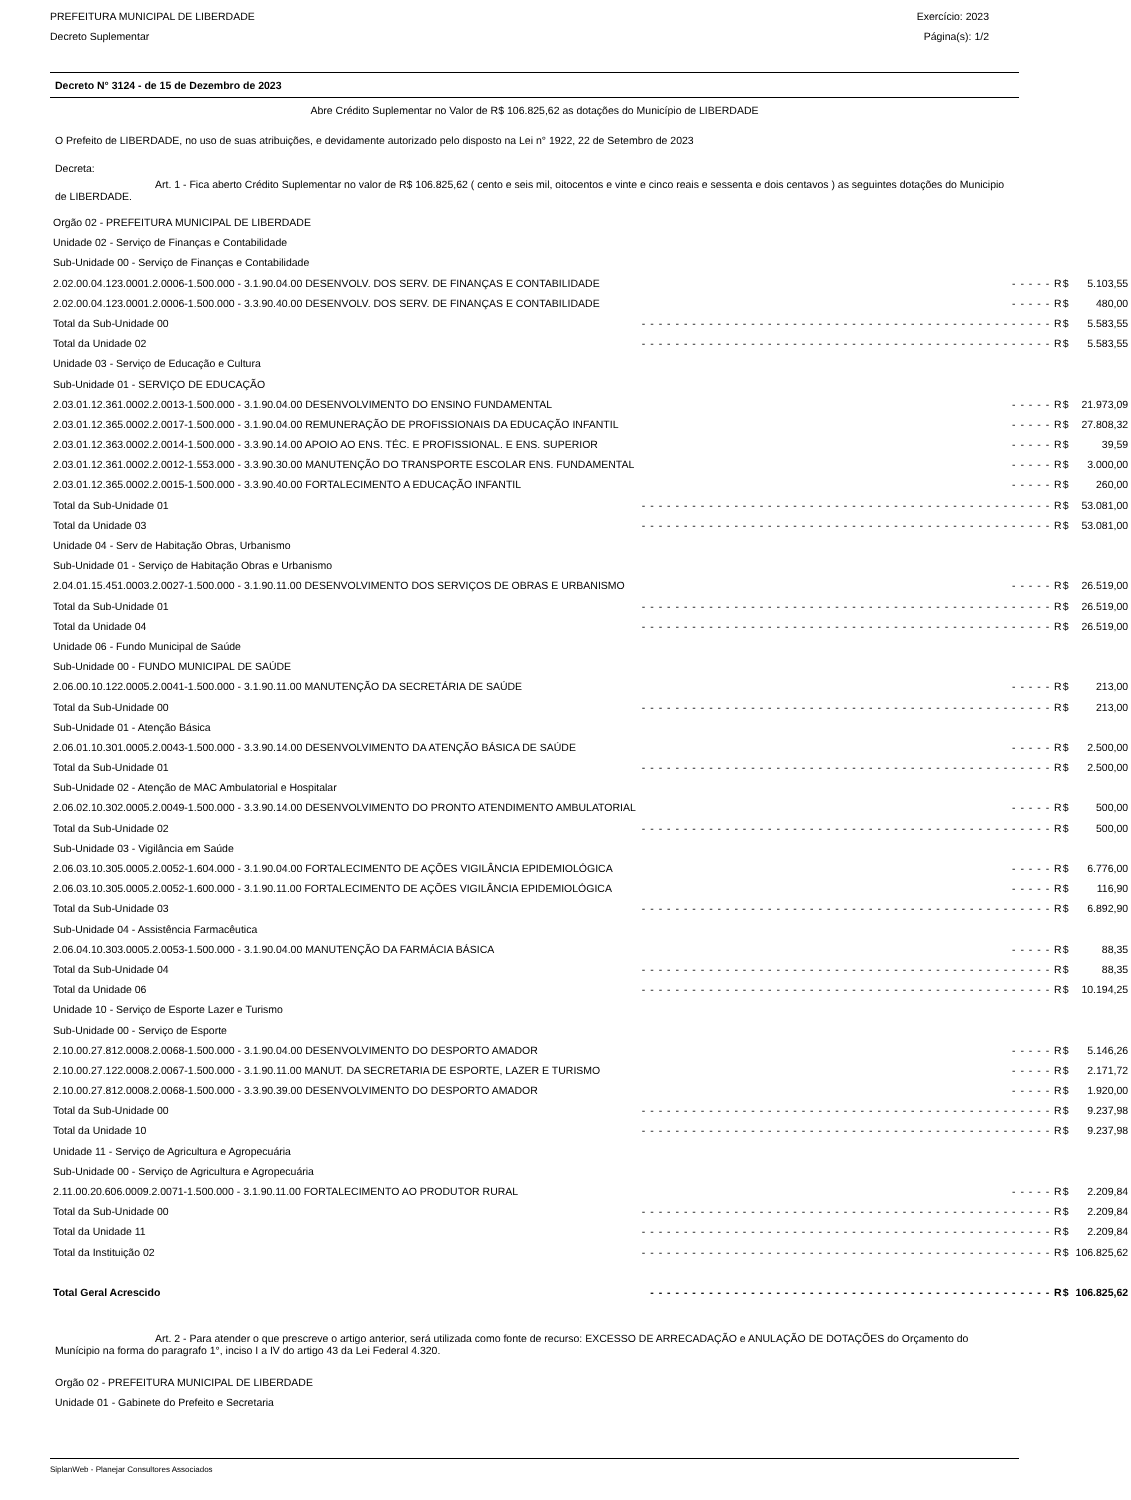PREFEITURA MUNICIPAL DE LIBERDADE Exercício: 2023
Decreto Suplementar Página(s): 1/2
Decreto N° 3124 - de 15 de Dezembro de 2023
Abre Crédito Suplementar no Valor de R$ 106.825,62 as dotações do Município de LIBERDADE
O Prefeito de LIBERDADE, no uso de suas atribuições, e devidamente autorizado pelo disposto na Lei n° 1922, 22 de Setembro de 2023
Decreta:
Art. 1 - Fica aberto Crédito Suplementar no valor de R$ 106.825,62 ( cento e seis mil, oitocentos e vinte e cinco reais e sessenta e dois centavos ) as seguintes dotações do Municipio de LIBERDADE.
| Orgão 02 - PREFEITURA MUNICIPAL DE LIBERDADE | | | |
| Unidade 02 - Serviço de Finanças e Contabilidade | | | |
| Sub-Unidade 00 - Serviço de Finanças e Contabilidade | | | |
| 2.02.00.04.123.0001.2.0006-1.500.000 - 3.1.90.04.00 DESENVOLV. DOS SERV. DE FINANÇAS E CONTABILIDADE | | - - - - - R$ | 5.103,55 |
| 2.02.00.04.123.0001.2.0006-1.500.000 - 3.3.90.40.00 DESENVOLV. DOS SERV. DE FINANÇAS E CONTABILIDADE | | - - - - - R$ | 480,00 |
| Total da Sub-Unidade 00 | - - - - - - - - - - - - - - - - - - - - - - - - - - - - - - - - - - - - - - - - - - - - - - - - - R$ | | 5.583,55 |
| Total da Unidade 02 | - - - - - - - - - - - - - - - - - - - - - - - - - - - - - - - - - - - - - - - - - - - - - - - - - R$ | | 5.583,55 |
| Unidade 03 - Serviço de Educação e Cultura | | | |
| Sub-Unidade 01 - SERVIÇO DE EDUCAÇÃO | | | |
| 2.03.01.12.361.0002.2.0013-1.500.000 - 3.1.90.04.00 DESENVOLVIMENTO DO ENSINO FUNDAMENTAL | | - - - - - R$ | 21.973,09 |
| 2.03.01.12.365.0002.2.0017-1.500.000 - 3.1.90.04.00 REMUNERAÇÃO DE PROFISSIONAIS DA EDUCAÇÃO INFANTIL | | - - - - - R$ | 27.808,32 |
| 2.03.01.12.363.0002.2.0014-1.500.000 - 3.3.90.14.00 APOIO AO ENS. TÉC. E PROFISSIONAL. E ENS. SUPERIOR | | - - - - - R$ | 39,59 |
| 2.03.01.12.361.0002.2.0012-1.553.000 - 3.3.90.30.00 MANUTENÇÃO DO TRANSPORTE ESCOLAR ENS. FUNDAMENTAL | | - - - - - R$ | 3.000,00 |
| 2.03.01.12.365.0002.2.0015-1.500.000 - 3.3.90.40.00 FORTALECIMENTO A EDUCAÇÃO INFANTIL | | - - - - - R$ | 260,00 |
| Total da Sub-Unidade 01 | - - - - - - - - - - - - - - - - - - - - - - - - - - - - - - - - - - - - - - - - - - - - - - - - - R$ | | 53.081,00 |
| Total da Unidade 03 | - - - - - - - - - - - - - - - - - - - - - - - - - - - - - - - - - - - - - - - - - - - - - - - - - R$ | | 53.081,00 |
| Unidade 04 - Serv de Habitação Obras, Urbanismo | | | |
| Sub-Unidade 01 - Serviço de Habitação Obras e Urbanismo | | | |
| 2.04.01.15.451.0003.2.0027-1.500.000 - 3.1.90.11.00 DESENVOLVIMENTO DOS SERVIÇOS DE OBRAS E URBANISMO | | - - - - - R$ | 26.519,00 |
| Total da Sub-Unidade 01 | - - - - - - - - - - - - - - - - - - - - - - - - - - - - - - - - - - - - - - - - - - - - - - - - - R$ | | 26.519,00 |
| Total da Unidade 04 | - - - - - - - - - - - - - - - - - - - - - - - - - - - - - - - - - - - - - - - - - - - - - - - - - R$ | | 26.519,00 |
| Unidade 06 - Fundo Municipal de Saúde | | | |
| Sub-Unidade 00 - FUNDO MUNICIPAL DE SAÚDE | | | |
| 2.06.00.10.122.0005.2.0041-1.500.000 - 3.1.90.11.00 MANUTENÇÃO DA SECRETÁRIA DE SAÚDE | | - - - - - R$ | 213,00 |
| Total da Sub-Unidade 00 | - - - - - - - - - - - - - - - - - - - - - - - - - - - - - - - - - - - - - - - - - - - - - - - - - R$ | | 213,00 |
| Sub-Unidade 01 - Atenção Básica | | | |
| 2.06.01.10.301.0005.2.0043-1.500.000 - 3.3.90.14.00 DESENVOLVIMENTO DA ATENÇÃO BÁSICA DE SAÚDE | | - - - - - R$ | 2.500,00 |
| Total da Sub-Unidade 01 | - - - - - - - - - - - - - - - - - - - - - - - - - - - - - - - - - - - - - - - - - - - - - - - - - R$ | | 2.500,00 |
| Sub-Unidade 02 - Atenção de MAC Ambulatorial e Hospitalar | | | |
| 2.06.02.10.302.0005.2.0049-1.500.000 - 3.3.90.14.00 DESENVOLVIMENTO DO PRONTO ATENDIMENTO AMBULATORIAL | | - - - - - R$ | 500,00 |
| Total da Sub-Unidade 02 | - - - - - - - - - - - - - - - - - - - - - - - - - - - - - - - - - - - - - - - - - - - - - - - - - R$ | | 500,00 |
| Sub-Unidade 03 - Vigilância em Saúde | | | |
| 2.06.03.10.305.0005.2.0052-1.604.000 - 3.1.90.04.00 FORTALECIMENTO DE AÇÕES VIGILÂNCIA EPIDEMIOLÓGICA | | - - - - - R$ | 6.776,00 |
| 2.06.03.10.305.0005.2.0052-1.600.000 - 3.1.90.11.00 FORTALECIMENTO DE AÇÕES VIGILÂNCIA EPIDEMIOLÓGICA | | - - - - - R$ | 116,90 |
| Total da Sub-Unidade 03 | - - - - - - - - - - - - - - - - - - - - - - - - - - - - - - - - - - - - - - - - - - - - - - - - - R$ | | 6.892,90 |
| Sub-Unidade 04 - Assistência Farmacêutica | | | |
| 2.06.04.10.303.0005.2.0053-1.500.000 - 3.1.90.04.00 MANUTENÇÃO DA FARMÁCIA BÁSICA | | - - - - - R$ | 88,35 |
| Total da Sub-Unidade 04 | - - - - - - - - - - - - - - - - - - - - - - - - - - - - - - - - - - - - - - - - - - - - - - - - - R$ | | 88,35 |
| Total da Unidade 06 | - - - - - - - - - - - - - - - - - - - - - - - - - - - - - - - - - - - - - - - - - - - - - - - - - R$ | | 10.194,25 |
| Unidade 10 - Serviço de Esporte Lazer e Turismo | | | |
| Sub-Unidade 00 - Serviço de Esporte | | | |
| 2.10.00.27.812.0008.2.0068-1.500.000 - 3.1.90.04.00 DESENVOLVIMENTO DO DESPORTO AMADOR | | - - - - - R$ | 5.146,26 |
| 2.10.00.27.122.0008.2.0067-1.500.000 - 3.1.90.11.00 MANUT. DA SECRETARIA DE ESPORTE, LAZER E TURISMO | | - - - - - R$ | 2.171,72 |
| 2.10.00.27.812.0008.2.0068-1.500.000 - 3.3.90.39.00 DESENVOLVIMENTO DO DESPORTO AMADOR | | - - - - - R$ | 1.920,00 |
| Total da Sub-Unidade 00 | - - - - - - - - - - - - - - - - - - - - - - - - - - - - - - - - - - - - - - - - - - - - - - - - - R$ | | 9.237,98 |
| Total da Unidade 10 | - - - - - - - - - - - - - - - - - - - - - - - - - - - - - - - - - - - - - - - - - - - - - - - - - R$ | | 9.237,98 |
| Unidade 11 - Serviço de Agricultura e Agropecuária | | | |
| Sub-Unidade 00 - Serviço de Agricultura e Agropecuária | | | |
| 2.11.00.20.606.0009.2.0071-1.500.000 - 3.1.90.11.00 FORTALECIMENTO AO PRODUTOR RURAL | | - - - - - R$ | 2.209,84 |
| Total da Sub-Unidade 00 | - - - - - - - - - - - - - - - - - - - - - - - - - - - - - - - - - - - - - - - - - - - - - - - - - R$ | | 2.209,84 |
| Total da Unidade 11 | - - - - - - - - - - - - - - - - - - - - - - - - - - - - - - - - - - - - - - - - - - - - - - - - - R$ | | 2.209,84 |
| Total da Instituição 02 | - - - - - - - - - - - - - - - - - - - - - - - - - - - - - - - - - - - - - - - - - - - - - - - - - R$ | | 106.825,62 |
| Total Geral Acrescido | - - - - - - - - - - - - - - - - - - - - - - - - - - - - - - - - - - - - - - - - - - - - - - - - R$ | | 106.825,62 |
Art. 2 - Para atender o que prescreve o artigo anterior, será utilizada como fonte de recurso: EXCESSO DE ARRECADAÇÃO e ANULAÇÃO DE DOTAÇÕES do Orçamento do Munícipio na forma do paragrafo 1°, inciso I a IV do artigo 43 da Lei Federal 4.320.
Orgão 02 - PREFEITURA MUNICIPAL DE LIBERDADE
Unidade 01 - Gabinete do Prefeito e Secretaria
SiplanWeb - Planejar Consultores Associados